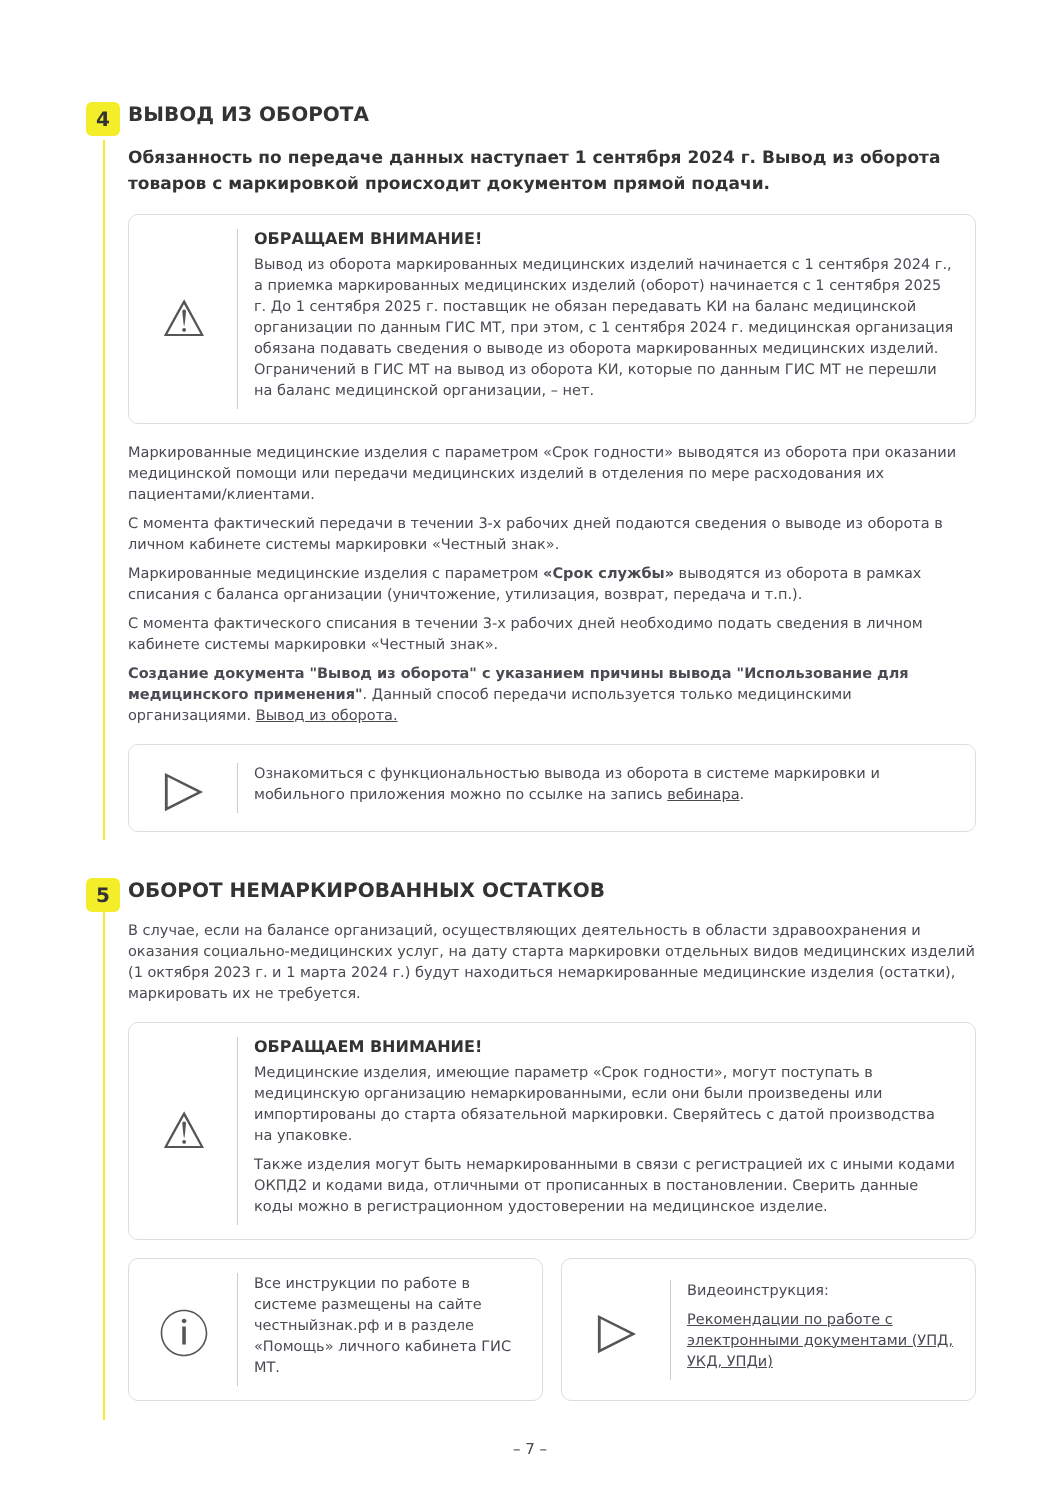4
ВЫВОД ИЗ ОБОРОТА
Обязанность по передаче данных наступает 1 сентября 2024 г. Вывод из оборота товаров с маркировкой происходит документом прямой подачи.
⚠
ОБРАЩАЕМ ВНИМАНИЕ!
Вывод из оборота маркированных медицинских изделий начинается с 1 сентября 2024 г., а приемка маркированных медицинских изделий (оборот) начинается с 1 сентября 2025 г. До 1 сентября 2025 г. поставщик не обязан передавать КИ на баланс медицинской организации по данным ГИС МТ, при этом, с 1 сентября 2024 г. медицинская организация обязана подавать сведения о выводе из оборота маркированных медицинских изделий. Ограничений в ГИС МТ на вывод из оборота КИ, которые по данным ГИС МТ не перешли на баланс медицинской организации, – нет.
Маркированные медицинские изделия с параметром «Срок годности» выводятся из оборота при оказании медицинской помощи или передачи медицинских изделий в отделения по мере расходования их пациентами/клиентами.
С момента фактический передачи в течении 3-х рабочих дней подаются сведения о выводе из оборота в личном кабинете системы маркировки «Честный знак».
Маркированные медицинские изделия с параметром «Срок службы» выводятся из оборота в рамках списания с баланса организации (уничтожение, утилизация, возврат, передача и т.п.).
С момента фактического списания в течении 3-х рабочих дней необходимо подать сведения в личном кабинете системы маркировки «Честный знак».
Создание документа "Вывод из оборота" с указанием причины вывода "Использование для медицинского применения". Данный способ передачи используется только медицинскими организациями. Вывод из оборота.
▷
Ознакомиться с функциональностью вывода из оборота в системе маркировки и мобильного приложения можно по ссылке на запись вебинара.
5
ОБОРОТ НЕМАРКИРОВАННЫХ ОСТАТКОВ
В случае, если на балансе организаций, осуществляющих деятельность в области здравоохранения и оказания социально-медицинских услуг, на дату старта маркировки отдельных видов медицинских изделий (1 октября 2023 г. и 1 марта 2024 г.) будут находиться немаркированные медицинские изделия (остатки), маркировать их не требуется.
⚠
ОБРАЩАЕМ ВНИМАНИЕ!
Медицинские изделия, имеющие параметр «Срок годности», могут поступать в медицинскую организацию немаркированными, если они были произведены или импортированы до старта обязательной маркировки. Сверяйтесь с датой производства на упаковке.
Также изделия могут быть немаркированными в связи с регистрацией их с иными кодами ОКПД2 и кодами вида, отличными от прописанных в постановлении. Сверить данные коды можно в регистрационном удостоверении на медицинское изделие.
ⓘ
Все инструкции по работе в системе размещены на сайте честныйзнак.рф и в разделе «Помощь» личного кабинета ГИС МТ.
▷
Видеоинструкция:
Рекомендации по работе с электронными документами (УПД, УКД, УПДи)
– 7 –